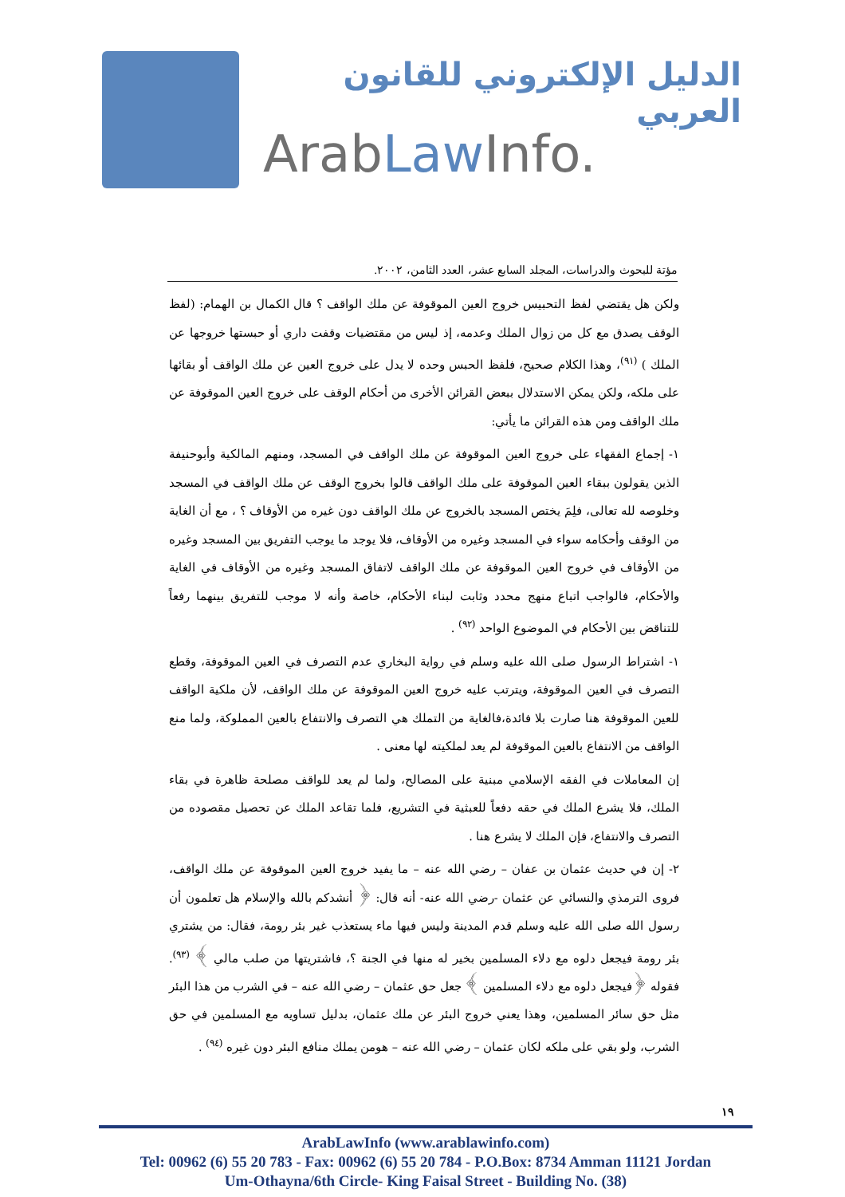الدليل الإلكتروني للقانون العربي
ArabLaw Info.
مؤتة للبحوث والدراسات، المجلد السابع عشر، العدد الثامن، ٢٠٠٢.
ولكن هل يقتضي لفظ التحبيس خروج العين الموقوفة عن ملك الواقف ؟ قال الكمال بن الهمام: (لفظ الوقف يصدق مع كل من زوال الملك وعدمه، إذ ليس من مقتضيات وقفت داري أو حبستها خروجها عن الملك ) <sup>(٩١)</sup>، وهذا الكلام صحيح، فلفظ الحبس وحده لا يدل على خروج العين عن ملك الواقف أو بقائها على ملكه، ولكن يمكن الاستدلال ببعض القرائن الأخرى من أحكام الوقف على خروج العين الموقوفة عن ملك الواقف ومن هذه القرائن ما يأتي:
١- إجماع الفقهاء على خروج العين الموقوفة عن ملك الواقف في المسجد، ومنهم المالكية وأبوحنيفة الذين يقولون ببقاء العين الموقوفة على ملك الواقف قالوا بخروج الوقف عن ملك الواقف في المسجد وخلوصه لله تعالى، فلِمَ يختص المسجد بالخروج عن ملك الواقف دون غيره من الأوقاف ؟ ، مع أن الغاية من الوقف وأحكامه سواء في المسجد وغيره من الأوقاف، فلا يوجد ما يوجب التفريق بين المسجد وغيره من الأوقاف في خروج العين الموقوفة عن ملك الواقف لاتفاق المسجد وغيره من الأوقاف في الغاية والأحكام، فالواجب اتباع منهج محدد وثابت لبناء الأحكام، خاصة وأنه لا موجب للتفريق بينهما رفعاً للتناقض بين الأحكام في الموضوع الواحد <sup>(٩٢)</sup> .
١- اشتراط الرسول صلى الله عليه وسلم في رواية البخاري عدم التصرف في العين الموقوفة، وقطع التصرف في العين الموقوفة، ويترتب عليه خروج العين الموقوفة عن ملك الواقف، لأن ملكية الواقف للعين الموقوفة هنا صارت بلا فائدة،فالغاية من التملك هي التصرف والانتفاع بالعين المملوكة، ولما منع الواقف من الانتفاع بالعين الموقوفة لم يعد لملكيته لها معنى .
إن المعاملات في الفقه الإسلامي مبنية على المصالح، ولما لم يعد للواقف مصلحة ظاهرة في بقاء الملك، فلا يشرع الملك في حقه دفعاً للعبثية في التشريع، فلما تقاعد الملك عن تحصيل مقصوده من التصرف والانتفاع، فإن الملك لا يشرع هنا .
٢- إن في حديث عثمان بن عفان – رضي الله عنه – ما يفيد خروج العين الموقوفة عن ملك الواقف، فروى الترمذي والنسائي عن عثمان -رضي الله عنه- أنه قال: ﴿ أنشدكم بالله والإسلام هل تعلمون أن رسول الله صلى الله عليه وسلم قدم المدينة وليس فيها ماء يستعذب غير بئر رومة، فقال: من يشتري بئر رومة فيجعل دلوه مع دلاء المسلمين بخير له منها في الجنة ؟، فاشتريتها من صلب مالي ﴾ <sup>(٩٣)</sup>. فقوله ﴿فيجعل دلوه مع دلاء المسلمين ﴾ جعل حق عثمان – رضي الله عنه – في الشرب من هذا البئر مثل حق سائر المسلمين، وهذا يعني خروج البئر عن ملك عثمان، بدليل تساويه مع المسلمين في حق الشرب، ولو بقي على ملكه لكان عثمان – رضي الله عنه – هومن يملك منافع البئر دون غيره <sup>(٩٤)</sup> .
١٩
ArabLawInfo (www.arablawinfo.com)
Tel: 00962 (6) 55 20 783 - Fax: 00962 (6) 55 20 784 - P.O.Box: 8734 Amman 11121 Jordan
Um-Othayna/6th Circle- King Faisal Street - Building No. (38)